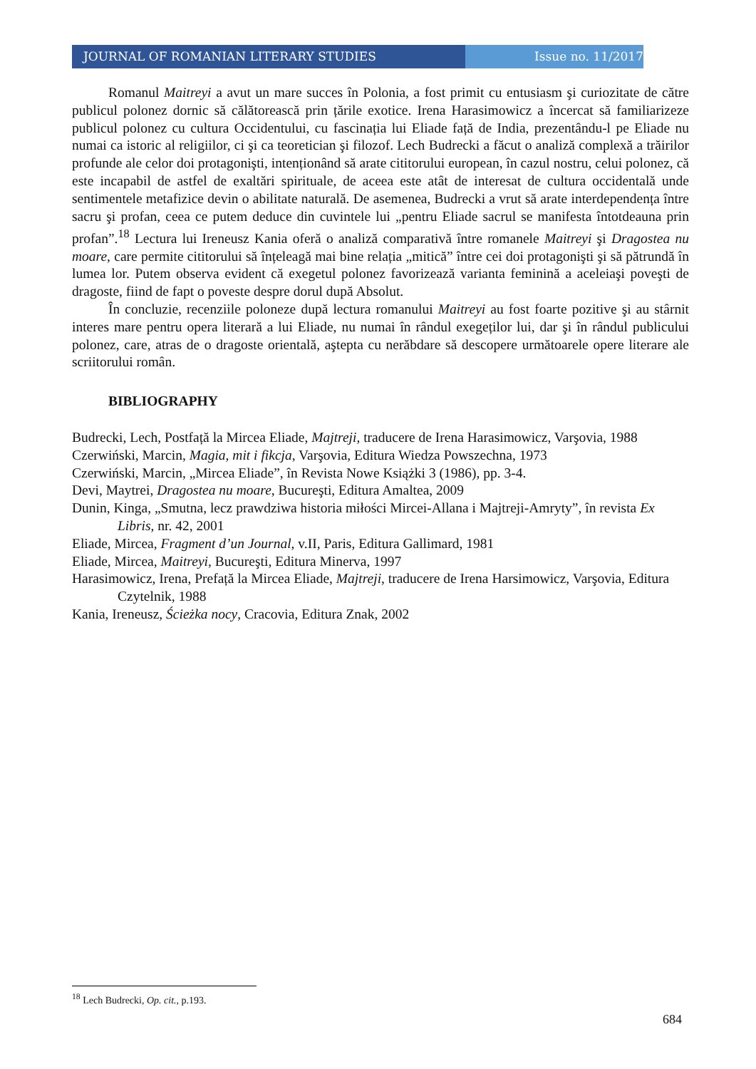JOURNAL OF ROMANIAN LITERARY STUDIES Issue no. 11/2017
Romanul Maitreyi a avut un mare succes în Polonia, a fost primit cu entusiasm şi curiozitate de către publicul polonez dornic să călătorească prin țările exotice. Irena Harasimowicz a încercat să familiarizeze publicul polonez cu cultura Occidentului, cu fascinația lui Eliade față de India, prezentându-l pe Eliade nu numai ca istoric al religiilor, ci şi ca teoretician şi filozof. Lech Budrecki a făcut o analiză complexă a trăirilor profunde ale celor doi protagonişti, intenționând să arate cititorului european, în cazul nostru, celui polonez, că este incapabil de astfel de exaltări spirituale, de aceea este atât de interesat de cultura occidentală unde sentimentele metafizice devin o abilitate naturală. De asemenea, Budrecki a vrut să arate interdependența între sacru şi profan, ceea ce putem deduce din cuvintele lui „pentru Eliade sacrul se manifesta întotdeauna prin profan”.<sup>18</sup> Lectura lui Ireneusz Kania oferă o analiză comparativă între romanele Maitreyi şi Dragostea nu moare, care permite cititorului să înțeleagă mai bine relația „mitică” între cei doi protagonişti şi să pătrundă în lumea lor. Putem observa evident că exegetul polonez favorizează varianta feminină a aceleiaşi poveşti de dragoste, fiind de fapt o poveste despre dorul după Absolut.
În concluzie, recenziile poloneze după lectura romanului Maitreyi au fost foarte pozitive şi au stârnit interes mare pentru opera literară a lui Eliade, nu numai în rândul exegeților lui, dar şi în rândul publicului polonez, care, atras de o dragoste orientală, aştepta cu nerăbdare să descopere următoarele opere literare ale scriitorului român.
BIBLIOGRAPHY
Budrecki, Lech, Postfață la Mircea Eliade, Majtreji, traducere de Irena Harasimowicz, Varşovia, 1988
Czerwiński, Marcin, Magia, mit i fikcja, Varşovia, Editura Wiedza Powszechna, 1973
Czerwiński, Marcin, „Mircea Eliade”, în Revista Nowe Książki 3 (1986), pp. 3-4.
Devi, Maytrei, Dragostea nu moare, Bucureşti, Editura Amaltea, 2009
Dunin, Kinga, „Smutna, lecz prawdziwa historia miłości Mircei-Allana i Majtreji-Amryty”, în revista Ex Libris, nr. 42, 2001
Eliade, Mircea, Fragment d’un Journal, v.II, Paris, Editura Gallimard, 1981
Eliade, Mircea, Maitreyi, Bucureşti, Editura Minerva, 1997
Harasimowicz, Irena, Prefață la Mircea Eliade, Majtreji, traducere de Irena Harsimowicz, Varşovia, Editura Czytelnik, 1988
Kania, Ireneusz, Ścieżka nocy, Cracovia, Editura Znak, 2002
<sup>18</sup> Lech Budrecki, Op. cit., p.193.
684